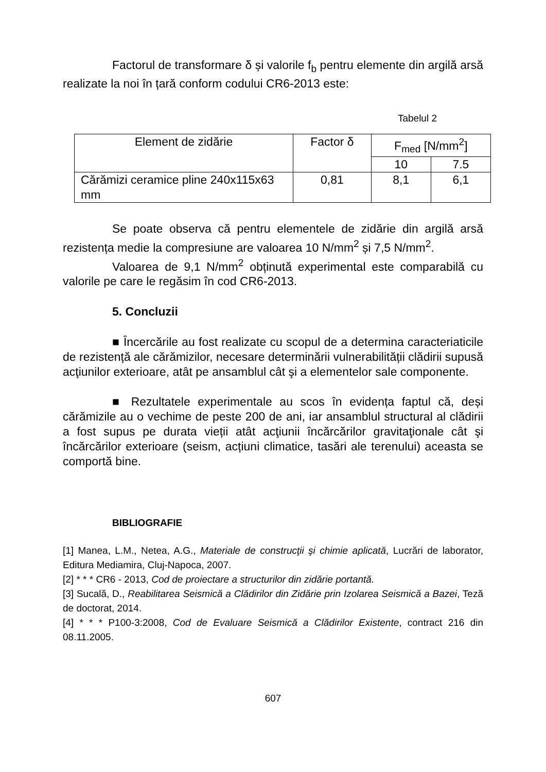Factorul de transformare δ și valorile f<sub>b</sub> pentru elemente din argilă arsă realizate la noi în țară conform codului CR6-2013 este:
Tabelul 2
| Element de zidărie | Factor δ | F<sub>med</sub> [N/mm<sup>2</sup>] | |
| --- | --- | --- | --- |
| | | 10 | 7.5 |
| Cărămizi ceramice pline 240x115x63 mm | 0,81 | 8,1 | 6,1 |
Se poate observa că pentru elementele de zidărie din argilă arsă rezistența medie la compresiune are valoarea 10 N/mm<sup>2</sup> și 7,5 N/mm<sup>2</sup>.
Valoarea de 9,1 N/mm<sup>2</sup> obținută experimental este comparabilă cu valorile pe care le regăsim în cod CR6-2013.
5. Concluzii
■ Încercările au fost realizate cu scopul de a determina caracteriaticile de rezistență ale cărămizilor, necesare determinării vulnerabilității clădirii supusă acţiunilor exterioare, atât pe ansamblul cât şi a elementelor sale componente.
■ Rezultatele experimentale au scos în evidența faptul că, deși cărămizile au o vechime de peste 200 de ani, iar ansamblul structural al clădirii a fost supus pe durata vieții atât acţiunii încărcărilor gravitaţionale cât şi încărcărilor exterioare (seism, acțiuni climatice, tasări ale terenului) aceasta se comportă bine.
BIBLIOGRAFIE
[1] Manea, L.M., Netea, A.G., Materiale de construcţii şi chimie aplicată, Lucrări de laborator, Editura Mediamira, Cluj-Napoca, 2007.
[2] * * * CR6 - 2013, Cod de proiectare a structurilor din zidărie portantă.
[3] Sucală, D., Reabilitarea Seismică a Clădirilor din Zidărie prin Izolarea Seismică a Bazei, Teză de doctorat, 2014.
[4] * * * P100-3:2008, Cod de Evaluare Seismică a Clădirilor Existente, contract 216 din 08.11.2005.
607